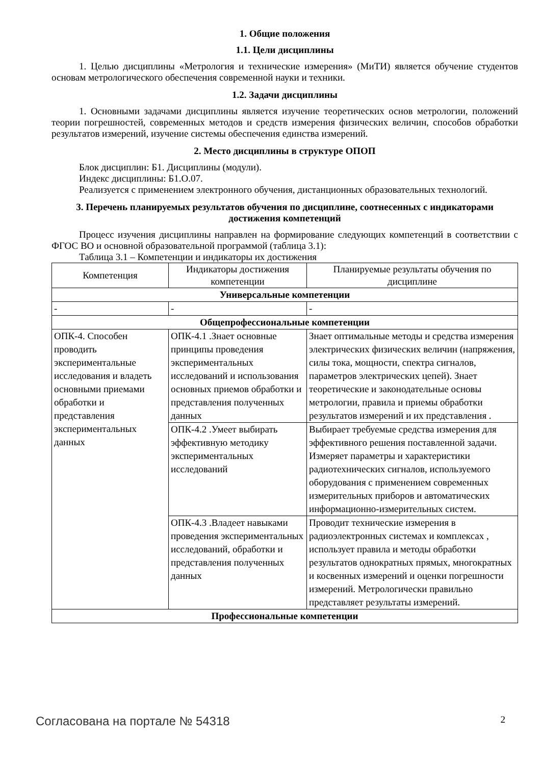1. Общие положения
1.1. Цели дисциплины
1. Целью дисциплины «Метрология и технические измерения» (МиТИ) является обучение студентов основам метрологического обеспечения современной науки и техники.
1.2. Задачи дисциплины
1. Основными задачами дисциплины является изучение теоретических основ метрологии, положений теории погрешностей, современных методов и средств измерения физических величин, способов обработки результатов измерений, изучение системы обеспечения единства измерений.
2. Место дисциплины в структуре ОПОП
Блок дисциплин: Б1. Дисциплины (модули).
Индекс дисциплины: Б1.О.07.
Реализуется с применением электронного обучения, дистанционных образовательных технологий.
3. Перечень планируемых результатов обучения по дисциплине, соотнесенных с индикаторами достижения компетенций
Процесс изучения дисциплины направлен на формирование следующих компетенций в соответствии с ФГОС ВО и основной образовательной программой (таблица 3.1):
Таблица 3.1 – Компетенции и индикаторы их достижения
| Компетенция | Индикаторы достижения компетенции | Планируемые результаты обучения по дисциплине |
| --- | --- | --- |
| Универсальные компетенции | | |
| - | - | - |
| Общепрофессиональные компетенции | | |
| ОПК-4. Способен проводить экспериментальные исследования и владеть основными приемами обработки и представления экспериментальных данных | ОПК-4.1 .Знает основные принципы проведения экспериментальных исследований и использования основных приемов обработки и представления полученных данных | Знает оптимальные методы и средства измерения электрических физических величин (напряжения, силы тока, мощности, спектра сигналов, параметров электрических цепей). Знает теоретические и законодательные основы метрологии, правила и приемы обработки результатов измерений и их представления . |
| | ОПК-4.2 .Умеет выбирать эффективную методику экспериментальных исследований | Выбирает требуемые средства измерения для эффективного решения поставленной задачи. Измеряет параметры и характеристики радиотехнических сигналов, используемого оборудования с применением современных измерительных приборов и автоматических информационно-измерительных систем. |
| | ОПК-4.3 .Владеет навыками проведения экспериментальных исследований, обработки и представления полученных данных | Проводит технические измерения в радиоэлектронных системах и комплексах , использует правила и методы обработки результатов однократных прямых, многократных и косвенных измерений и оценки погрешности измерений. Метрологически правильно представляет результаты измерений. |
| Профессиональные компетенции | | |
Согласована на портале № 54318 2